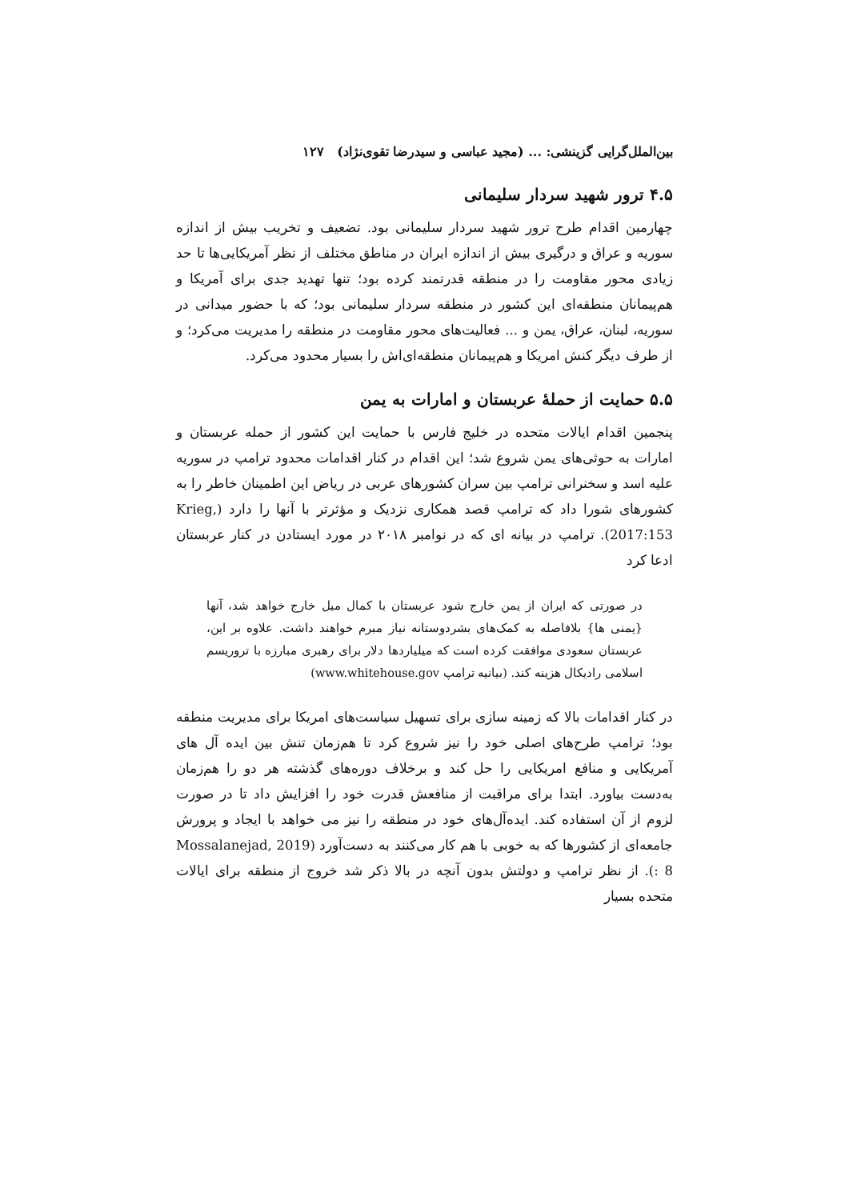بین‌الملل‌گرایی گزینشی: ... (مجید عباسی و سیدرضا تقوی‌نژاد) ۱۲۷
۴.۵ ترور شهید سردار سلیمانی
چهارمین اقدام طرح ترور شهید سردار سلیمانی بود. تضعیف و تخریب بیش از اندازه سوریه و عراق و درگیری بیش از اندازه ایران در مناطق مختلف از نظر آمریکایی‌ها تا حد زیادی محور مقاومت را در منطقه قدرتمند کرده بود؛ تنها تهدید جدی برای آمریکا و هم‌پیمانان منطقه‌ای این کشور در منطقه سردار سلیمانی بود؛ که با حضور میدانی در سوریه، لبنان، عراق، یمن و ... فعالیت‌های محور مقاومت در منطقه را مدیریت می‌کرد؛ و از طرف دیگر کنش امریکا و هم‌پیمانان منطقه‌ای‌اش را بسیار محدود می‌کرد.
۵.۵ حمایت از حملهٔ عربستان و امارات به یمن
پنجمین اقدام ایالات متحده در خلیج فارس با حمایت این کشور از حمله عربستان و امارات به حوثی‌های یمن شروع شد؛ این اقدام در کنار اقدامات محدود ترامپ در سوریه علیه اسد و سخنرانی ترامپ بین سران کشورهای عربی در ریاض این اطمینان خاطر را به کشورهای شورا داد که ترامپ قصد همکاری نزدیک و مؤثرتر با آنها را دارد (Krieg, 2017:153). ترامپ در بیانه ای که در نوامبر ۲۰۱۸ در مورد ایستادن در کنار عربستان ادعا کرد
در صورتی که ایران از یمن خارج شود عربستان با کمال میل خارج خواهد شد، آنها {یمنی ها} بلافاصله به کمک‌های بشردوستانه نیاز مبرم خواهند داشت. علاوه بر این، عربستان سعودی موافقت کرده است که میلیاردها دلار برای رهبری مبارزه با تروریسم اسلامی رادیکال هزینه کند. (بیانیه ترامپ www.whitehouse.gov)
در کنار اقدامات بالا که زمینه سازی برای تسهیل سیاست‌های امریکا برای مدیریت منطقه بود؛ ترامپ طرح‌های اصلی خود را نیز شروع کرد تا هم‌زمان تنش بین ایده آل های آمریکایی و منافع امریکایی را حل کند و برخلاف دوره‌های گذشته هر دو را هم‌زمان به‌دست بیاورد. ابتدا برای مراقبت از منافعش قدرت خود را افزایش داد تا در صورت لزوم از آن استفاده کند. ایده‌آل‌های خود در منطقه را نیز می خواهد با ایجاد و پرورش جامعه‌ای از کشورها که به خوبی با هم کار می‌کنند به دست‌آورد (Mossalanejad, 2019 : 8). از نظر ترامپ و دولتش بدون آنچه در بالا ذکر شد خروج از منطقه برای ایالات متحده بسیار